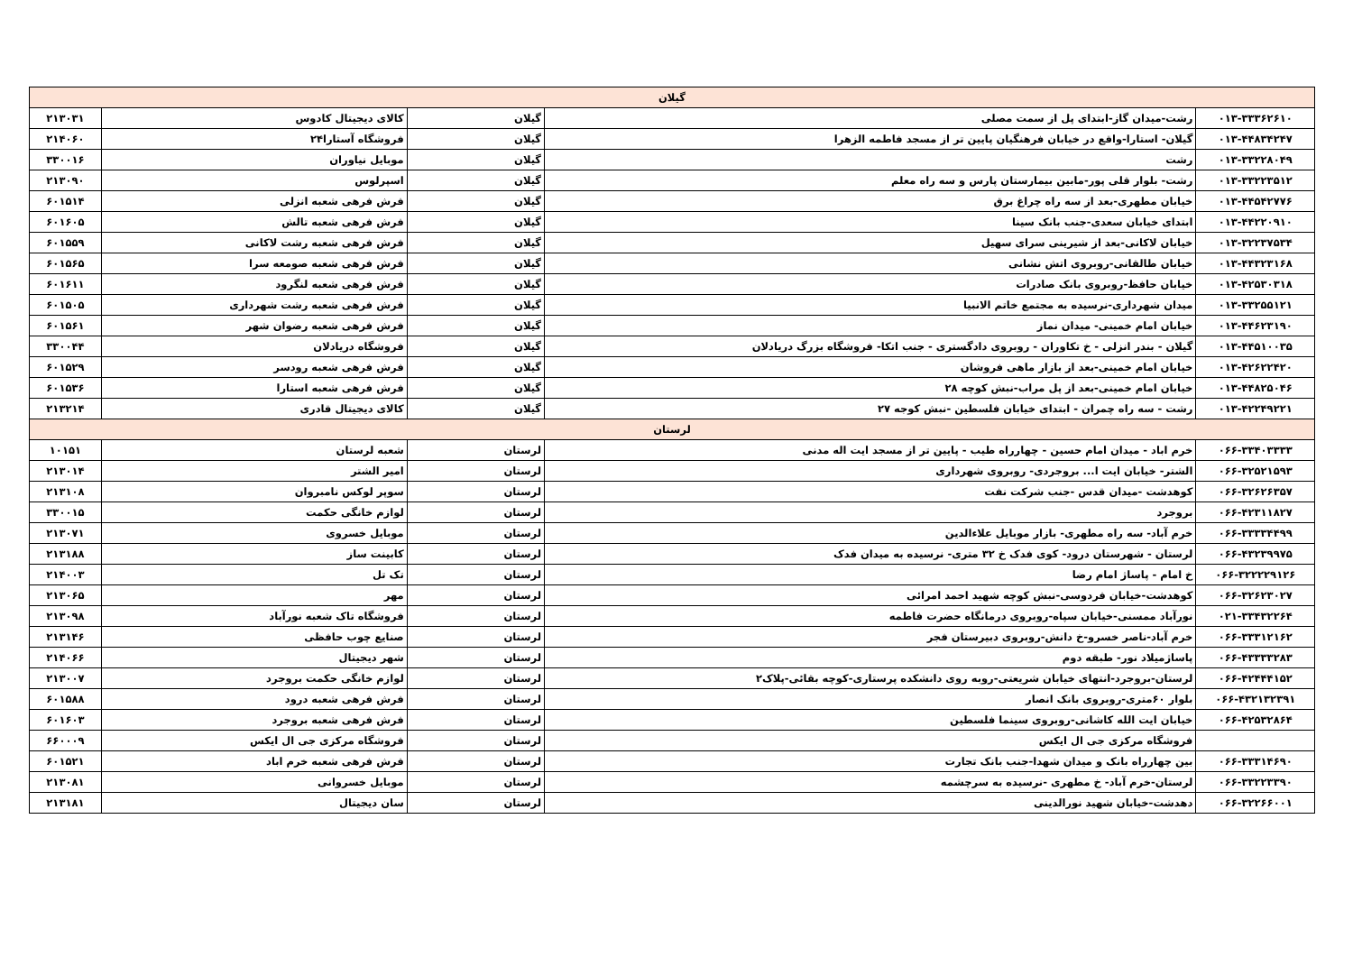| گیلان | | | | |
| --- | --- | --- | --- | --- |
| ۰۱۳-۳۳۳۶۲۶۱۰ | رشت-میدان گاز-ابتدای پل از سمت مصلی | گیلان | کالای دیجیتال کادوس | ۲۱۳۰۳۱ |
| ۰۱۳-۴۴۸۳۴۲۴۷ | گیلان- استارا-واقع در خیابان فرهنگیان پایین تر از مسجد فاطمه الزهرا | گیلان | فروشگاه آستارا۲۴ | ۲۱۴۰۶۰ |
| ۰۱۳-۳۳۲۲۸۰۴۹ | رشت | گیلان | موبایل نیاوران | ۳۳۰۰۱۶ |
| ۰۱۳-۳۳۲۲۳۵۱۲ | رشت- بلوار قلی پور-مابین بیمارستان پارس و سه راه معلم | گیلان | اسپرلوس | ۲۱۳۰۹۰ |
| ۰۱۳-۴۴۵۴۲۷۷۶ | خیابان مطهری-بعد از سه راه چراغ برق | گیلان | فرش فرهی شعبه انزلی | ۶۰۱۵۱۴ |
| ۰۱۳-۴۴۲۲۰۹۱۰ | ابتدای خیابان سعدی-جنب بانک سینا | گیلان | فرش فرهی شعبه تالش | ۶۰۱۶۰۵ |
| ۰۱۳-۳۲۲۳۷۵۳۴ | خیابان لاکانی-بعد از شیرینی سرای سهیل | گیلان | فرش فرهی شعبه رشت لاکانی | ۶۰۱۵۵۹ |
| ۰۱۳-۴۴۳۲۳۱۶۸ | خیابان طالقانی-روبروی اتش نشانی | گیلان | فرش فرهی شعبه صومعه سرا | ۶۰۱۵۶۵ |
| ۰۱۳-۴۲۵۳۰۳۱۸ | خیابان حافظ-روبروی بانک صادرات | گیلان | فرش فرهی شعبه لنگرود | ۶۰۱۶۱۱ |
| ۰۱۳-۳۳۲۵۵۱۲۱ | میدان شهرداری-نرسیده به مجتمع خاتم الانبیا | گیلان | فرش فرهی شعبه رشت شهرداری | ۶۰۱۵۰۵ |
| ۰۱۳-۴۴۶۲۳۱۹۰ | خیابان امام خمینی- میدان نماز | گیلان | فرش فرهی شعبه رضوان شهر | ۶۰۱۵۶۱ |
| ۰۱۳-۴۴۵۱۰۰۳۵ | گیلان - بندر انزلی - خ تکاوران - روبروی دادگستری - جنب اتکا- فروشگاه بزرگ دریادلان | گیلان | فروشگاه دریادلان | ۳۳۰۰۴۴ |
| ۰۱۳-۴۲۶۲۲۴۲۰ | خیابان امام خمینی-بعد از بازار ماهی فروشان | گیلان | فرش فرهی شعبه رودسر | ۶۰۱۵۲۹ |
| ۰۱۳-۴۴۸۲۵۰۴۶ | خیابان امام خمینی-بعد از پل مراب-نبش کوچه ۲۸ | گیلان | فرش فرهی شعبه استارا | ۶۰۱۵۳۶ |
| ۰۱۳-۴۲۲۴۹۲۲۱ | رشت - سه راه چمران - ابتدای خیابان فلسطین -نبش کوجه ۲۷ | گیلان | کالای دیجیتال قادری | ۲۱۳۲۱۴ |
| لرستان | | | | |
| ۰۶۶-۳۳۴۰۳۳۳۳ | خرم اباد - میدان امام حسین - چهارراه طیب - پایین تر از مسجد ایت اله مدنی | لرستان | شعبه لرستان | ۱۰۱۵۱ |
| ۰۶۶-۳۲۵۲۱۵۹۳ | الشتر- خیابان ایت ا... بروجردی- روبروی شهرداری | لرستان | امیر الشتر | ۲۱۳۰۱۴ |
| ۰۶۶-۳۲۶۲۶۳۵۷ | کوهدشت -میدان قدس -جنب شرکت نفت | لرستان | سوپر لوکس نامبروان | ۲۱۳۱۰۸ |
| ۰۶۶-۴۲۳۱۱۸۲۷ | بروجرد | لرستان | لوازم خانگی حکمت | ۳۳۰۰۱۵ |
| ۰۶۶-۳۳۳۳۴۴۹۹ | خرم آباد- سه راه مطهری- بازار موبایل علاءالدین | لرستان | موبایل خسروی | ۲۱۳۰۷۱ |
| ۰۶۶-۴۳۲۳۹۹۷۵ | لرستان - شهرستان درود- کوی فدک خ ۳۲ متری- نرسیده به میدان فدک | لرستان | کابینت ساز | ۲۱۳۱۸۸ |
| ۰۶۶-۳۲۲۲۲۹۱۲۶ | خ امام - پاساژ امام رضا | لرستان | تک تل | ۲۱۴۰۰۳ |
| ۰۶۶-۳۲۶۲۳۰۲۷ | کوهدشت-خیابان فردوسی-نبش کوچه شهید احمد امرائی | لرستان | مهر | ۲۱۳۰۶۵ |
| ۰۲۱-۳۳۴۳۲۲۶۴ | نورآباد ممسنی-خیابان سپاه-روبروی درمانگاه حضرت فاطمه | لرستان | فروشگاه تاک شعبه نورآباد | ۲۱۳۰۹۸ |
| ۰۶۶-۳۳۳۱۲۱۶۲ | خرم آباد-ناصر خسرو-خ دانش-روبروی دبیرستان فجر | لرستان | صنایع چوب حافظی | ۲۱۳۱۴۶ |
| ۰۶۶-۴۳۳۳۳۲۸۳ | پاساژمیلاد نور- طبقه دوم | لرستان | شهر دیجیتال | ۲۱۴۰۶۶ |
| ۰۶۶-۴۲۴۴۴۱۵۲ | لرستان-بروجرد-انتهای خیابان شریعتی-روبه روی دانشکده پرستاری-کوچه بقائی-پلاک۲ | لرستان | لوازم خانگی حکمت بروجرد | ۲۱۳۰۰۷ |
| ۰۶۶-۴۳۲۱۳۲۳۹۱ | بلوار ۶۰متری-روبروی بانک انصار | لرستان | فرش فرهی شعبه درود | ۶۰۱۵۸۸ |
| ۰۶۶-۴۲۵۳۲۸۶۴ | خیابان ایت الله کاشانی-روبروی سینما فلسطین | لرستان | فرش فرهی شعبه بروجرد | ۶۰۱۶۰۳ |
| | فروشگاه مرکزی جی ال ایکس | لرستان | فروشگاه مرکزی جی ال ایکس | ۶۶۰۰۰۹ |
| ۰۶۶-۳۳۳۱۴۶۹۰ | بین چهارراه بانک و میدان شهدا-جنب بانک تجارت | لرستان | فرش فرهی شعبه خرم اباد | ۶۰۱۵۲۱ |
| ۰۶۶-۳۳۲۲۳۳۹۰ | لرستان-خرم آباد- خ مطهری -نرسیده به سرچشمه | لرستان | موبایل خسروانی | ۲۱۳۰۸۱ |
| ۰۶۶-۳۲۲۶۶۰۰۱ | دهدشت-خیابان شهید نورالدینی | لرستان | سان دیجیتال | ۲۱۳۱۸۱ |